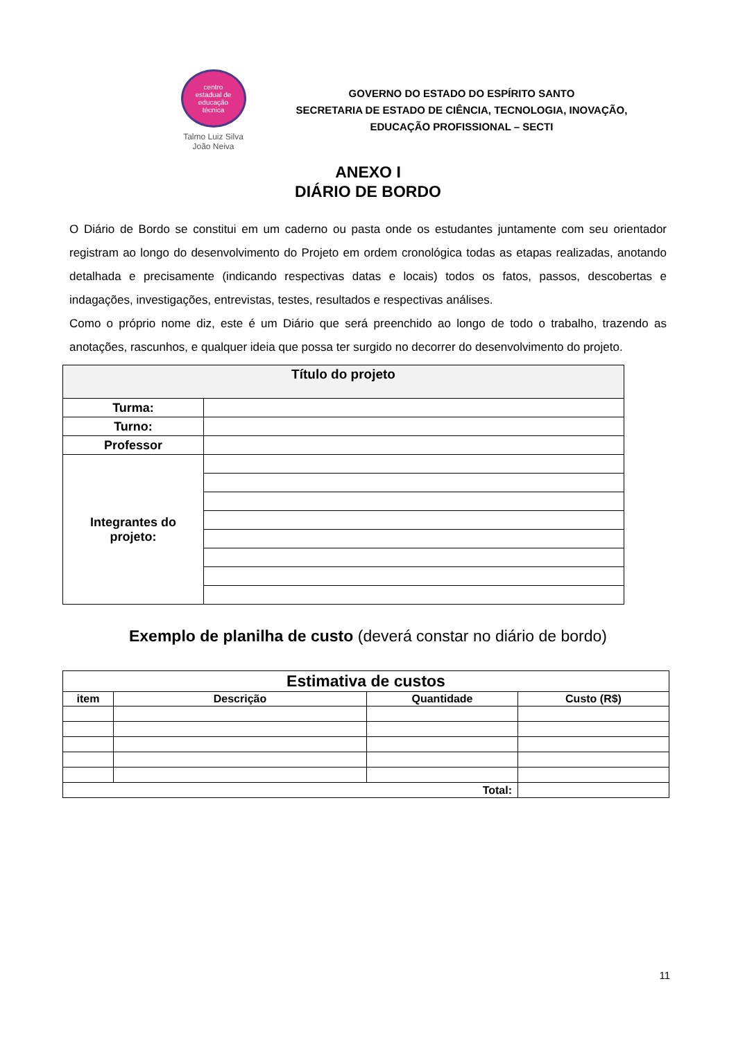centro
estadual de
educação
técnica
Talmo Luiz Silva
João Neiva
GOVERNO DO ESTADO DO ESPÍRITO SANTO
SECRETARIA DE ESTADO DE CIÊNCIA, TECNOLOGIA, INOVAÇÃO,
EDUCAÇÃO PROFISSIONAL – SECTI
ANEXO I
DIÁRIO DE BORDO
O Diário de Bordo se constitui em um caderno ou pasta onde os estudantes juntamente com seu orientador registram ao longo do desenvolvimento do Projeto em ordem cronológica todas as etapas realizadas, anotando detalhada e precisamente (indicando respectivas datas e locais) todos os fatos, passos, descobertas e indagações, investigações, entrevistas, testes, resultados e respectivas análises.
Como o próprio nome diz, este é um Diário que será preenchido ao longo de todo o trabalho, trazendo as anotações, rascunhos, e qualquer ideia que possa ter surgido no decorrer do desenvolvimento do projeto.
| Título do projeto | |
| --- | --- |
| Turma: | |
| Turno: | |
| Professor | |
| Integrantes do projeto: | |
Exemplo de planilha de custo (deverá constar no diário de bordo)
| Estimativa de custos | | | |
| --- | --- | --- | --- |
| item | Descrição | Quantidade | Custo (R$) |
| Total: | | | |
11